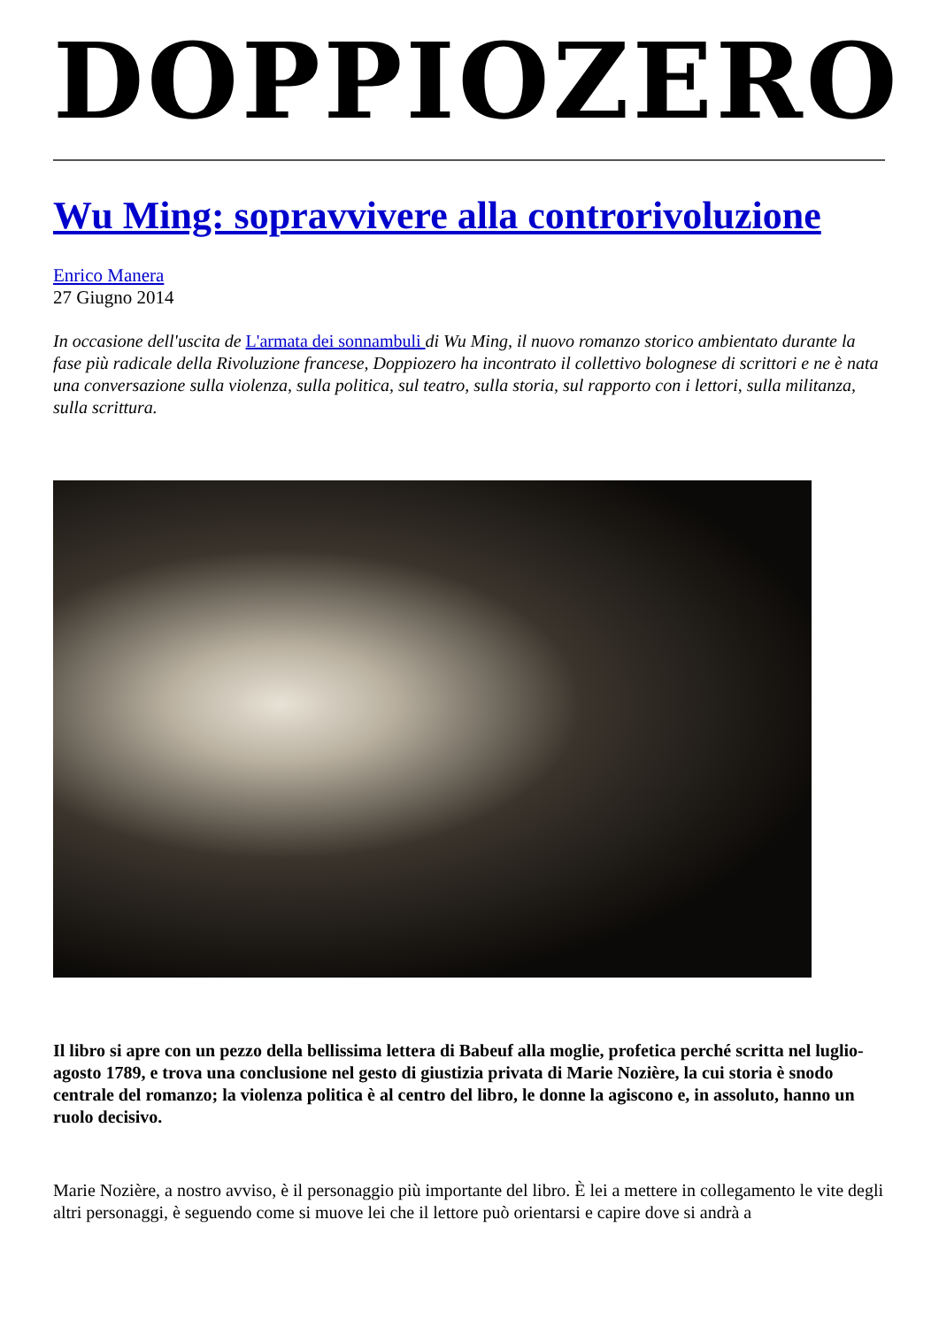DOPPIOZERO
Wu Ming: sopravvivere alla controrivoluzione
Enrico Manera
27 Giugno 2014
In occasione dell'uscita de L'armata dei sonnambuli di Wu Ming, il nuovo romanzo storico ambientato durante la fase più radicale della Rivoluzione francese, Doppiozero ha incontrato il collettivo bolognese di scrittori e ne è nata una conversazione sulla violenza, sulla politica, sul teatro, sulla storia, sul rapporto con i lettori, sulla militanza, sulla scrittura.
Il libro si apre con un pezzo della bellissima lettera di Babeuf alla moglie, profetica perché scritta nel luglio-agosto 1789, e trova una conclusione nel gesto di giustizia privata di Marie Nozière, la cui storia è snodo centrale del romanzo; la violenza politica è al centro del libro, le donne la agiscono e, in assoluto, hanno un ruolo decisivo.
Marie Nozière, a nostro avviso, è il personaggio più importante del libro. È lei a mettere in collegamento le vite degli altri personaggi, è seguendo come si muove lei che il lettore può orientarsi e capire dove si andrà a